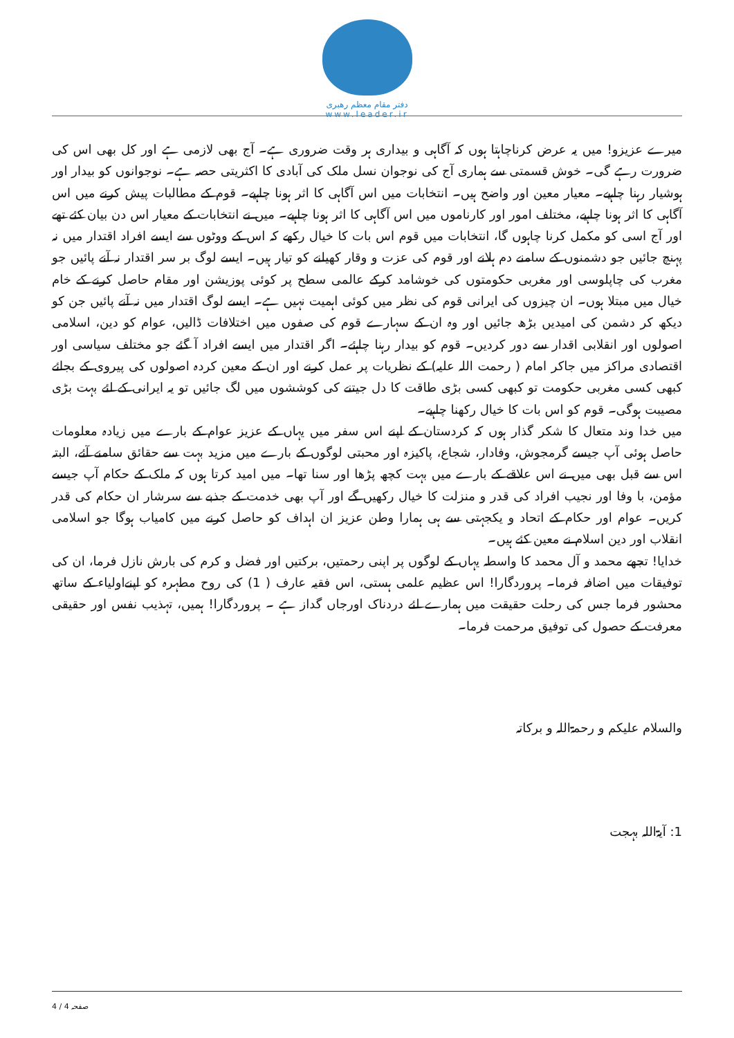دفتر مقام معظم رهبری
www.leader.ir
میرے عزیزو! میں یہ عرض کرناچاہتا ہوں کہ آگاہی و بیداری ہر وقت ضروری ہے۔ آج بھی لازمی ہے اور کل بھی اس کی ضرورت رہے گی۔ خوش قسمتی سے ہماری آج کی نوجوان نسل ملک کی آبادی کا اکثریتی حصہ ہے۔ نوجوانوں کو بیدار اور ہوشیار رہنا چاہیے۔ معیار معین اور واضح ہیں۔ انتخابات میں اس آگاہی کا اثر ہونا چاہیے۔ قوم کے مطالبات پیش کرنے میں اس آگاہی کا اثر ہونا چاہیے، مختلف امور اور کارناموں میں اس آگاہی کا اثر ہونا چاہیے۔ میں نے انتخابات کے معیار اس دن بیان کئے تھے اور آج اسی کو مکمل کرنا چاہوں گا، انتخابات میں قوم اس بات کا خیال رکھے کہ اس کے ووٹوں سے ایسے افراد اقتدار میں نہ پہنچ جائیں جو دشمنوں کے سامنے دم ہلانے اور قوم کی عزت و وقار کھیلنے کو تیار ہیں۔ ایسے لوگ بر سر اقتدار نہ آنے پائیں جو مغرب کی چاپلوسی اور مغربی حکومتوں کی خوشامد کرکے عالمی سطح پر کوئی پوزیشن اور مقام حاصل کرنے کے خام خیال میں مبتلا ہوں۔ ان چیزوں کی ایرانی قوم کی نظر میں کوئی اہمیت نہیں ہے۔ ایسے لوگ اقتدار میں نہ آنے پائیں جن کو دیکھ کر دشمن کی امیدیں بڑھ جائیں اور وہ ان کے سہارے قوم کی صفوں میں اختلافات ڈالیں، عوام کو دین، اسلامی اصولوں اور انقلابی اقدار سے دور کردیں۔ قوم کو بیدار رہنا چاہئے۔ اگر اقتدار میں ایسے افراد آ گئے جو مختلف سیاسی اور اقتصادی مراکز میں جاکر امام ( رحمت اللہ علیہ) کے نظریات پر عمل کرنے اور ان کے معین کردہ اصولوں کی پیروی کے بجائے کبھی کسی مغربی حکومت تو کبھی کسی بڑی طاقت کا دل جیتنے کی کوششوں میں لگ جائیں تو یہ ایرانی کے لئے بہت بڑی مصیبت ہوگی۔ قوم کو اس بات کا خیال رکھنا چاہیے۔
میں خدا وند متعال کا شکر گذار ہوں کہ کردستان کے اپنے اس سفر میں یہاں کے عزیز عوام کے بارے میں زیادہ معلومات حاصل ہوئی آپ جیسے گرمجوش، وفادار، شجاع، پاکیزہ اور محبتی لوگوں کے بارے میں مزید بہت سے حقائق سامنے آئے، البتہ اس سے قبل بھی میں نے اس علاقے کے بارے میں بہت کچھ پڑھا اور سنا تھا۔ میں امید کرتا ہوں کہ ملک کے حکام آپ جیسے مؤمن، با وفا اور نجیب افراد کی قدر و منزلت کا خیال رکھیں گے اور آپ بھی خدمت کے جذبے سے سرشار ان حکام کی قدر کریں۔ عوام اور حکام کے اتحاد و یکجہتی سے ہی ہمارا وطن عزیز ان اہداف کو حاصل کرنے میں کامیاب ہوگا جو اسلامی انقلاب اور دین اسلام نے معین کئے ہیں۔
خدایا! تجھے محمد و آل محمد کا واسطہ یہاں کے لوگوں پر اپنی رحمتیں، برکتیں اور فضل و کرم کی بارش نازل فرما، ان کی توفیقات میں اضافہ فرما۔ پروردگارا! اس عظیم علمی ہستی، اس فقیہ عارف ( 1) کی روح مطہرہ کو اپنےاولیاء کے ساتھ محشور فرما جس کی رحلت حقیقت میں ہمارے لئے دردناک اورجاں گداز ہے ۔ پروردگارا! ہمیں، تہذیب نفس اور حقیقی معرفت کے حصول کی توفیق مرحمت فرما۔
والسلام علیکم و رحمۃاللہ و برکاتہ
1: آیۃاللہ بہجت
صفحہ 4 / 4